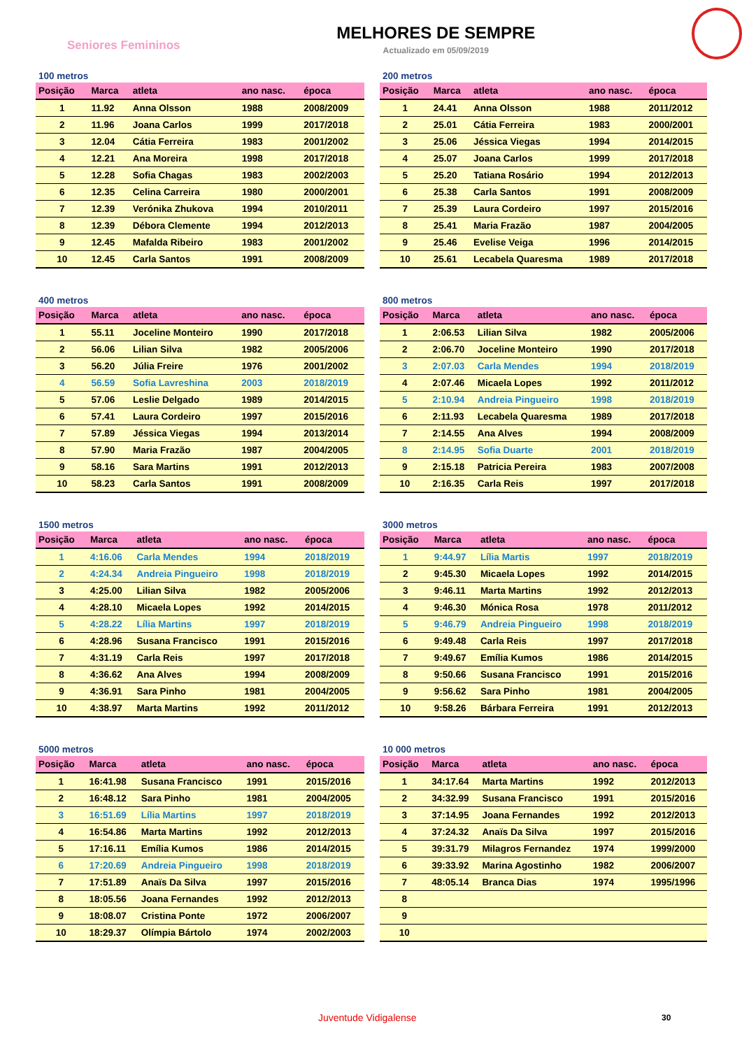Seniores Femininos
MELHORES DE SEMPRE
Actualizado em 05/09/2019
100 metros
| Posição | Marca | atleta | ano nasc. | época |
| --- | --- | --- | --- | --- |
| 1 | 11.92 | Anna Olsson | 1988 | 2008/2009 |
| 2 | 11.96 | Joana Carlos | 1999 | 2017/2018 |
| 3 | 12.04 | Cátia Ferreira | 1983 | 2001/2002 |
| 4 | 12.21 | Ana Moreira | 1998 | 2017/2018 |
| 5 | 12.28 | Sofia Chagas | 1983 | 2002/2003 |
| 6 | 12.35 | Celina Carreira | 1980 | 2000/2001 |
| 7 | 12.39 | Verónika Zhukova | 1994 | 2010/2011 |
| 8 | 12.39 | Débora Clemente | 1994 | 2012/2013 |
| 9 | 12.45 | Mafalda Ribeiro | 1983 | 2001/2002 |
| 10 | 12.45 | Carla Santos | 1991 | 2008/2009 |
200 metros
| Posição | Marca | atleta | ano nasc. | época |
| --- | --- | --- | --- | --- |
| 1 | 24.41 | Anna Olsson | 1988 | 2011/2012 |
| 2 | 25.01 | Cátia Ferreira | 1983 | 2000/2001 |
| 3 | 25.06 | Jéssica Viegas | 1994 | 2014/2015 |
| 4 | 25.07 | Joana Carlos | 1999 | 2017/2018 |
| 5 | 25.20 | Tatiana Rosário | 1994 | 2012/2013 |
| 6 | 25.38 | Carla Santos | 1991 | 2008/2009 |
| 7 | 25.39 | Laura Cordeiro | 1997 | 2015/2016 |
| 8 | 25.41 | Maria Frazão | 1987 | 2004/2005 |
| 9 | 25.46 | Evelise Veiga | 1996 | 2014/2015 |
| 10 | 25.61 | Lecabela Quaresma | 1989 | 2017/2018 |
400 metros
| Posição | Marca | atleta | ano nasc. | época |
| --- | --- | --- | --- | --- |
| 1 | 55.11 | Joceline Monteiro | 1990 | 2017/2018 |
| 2 | 56.06 | Lilian Silva | 1982 | 2005/2006 |
| 3 | 56.20 | Júlia Freire | 1976 | 2001/2002 |
| 4 | 56.59 | Sofia Lavreshina | 2003 | 2018/2019 |
| 5 | 57.06 | Leslie Delgado | 1989 | 2014/2015 |
| 6 | 57.41 | Laura Cordeiro | 1997 | 2015/2016 |
| 7 | 57.89 | Jéssica Viegas | 1994 | 2013/2014 |
| 8 | 57.90 | Maria Frazão | 1987 | 2004/2005 |
| 9 | 58.16 | Sara Martins | 1991 | 2012/2013 |
| 10 | 58.23 | Carla Santos | 1991 | 2008/2009 |
800 metros
| Posição | Marca | atleta | ano nasc. | época |
| --- | --- | --- | --- | --- |
| 1 | 2:06.53 | Lilian Silva | 1982 | 2005/2006 |
| 2 | 2:06.70 | Joceline Monteiro | 1990 | 2017/2018 |
| 3 | 2:07.03 | Carla Mendes | 1994 | 2018/2019 |
| 4 | 2:07.46 | Micaela Lopes | 1992 | 2011/2012 |
| 5 | 2:10.94 | Andreia Pingueiro | 1998 | 2018/2019 |
| 6 | 2:11.93 | Lecabela Quaresma | 1989 | 2017/2018 |
| 7 | 2:14.55 | Ana Alves | 1994 | 2008/2009 |
| 8 | 2:14.95 | Sofia Duarte | 2001 | 2018/2019 |
| 9 | 2:15.18 | Patricia Pereira | 1983 | 2007/2008 |
| 10 | 2:16.35 | Carla Reis | 1997 | 2017/2018 |
1500 metros
| Posição | Marca | atleta | ano nasc. | época |
| --- | --- | --- | --- | --- |
| 1 | 4:16.06 | Carla Mendes | 1994 | 2018/2019 |
| 2 | 4:24.34 | Andreia Pingueiro | 1998 | 2018/2019 |
| 3 | 4:25.00 | Lilian Silva | 1982 | 2005/2006 |
| 4 | 4:28.10 | Micaela Lopes | 1992 | 2014/2015 |
| 5 | 4:28.22 | Lília Martins | 1997 | 2018/2019 |
| 6 | 4:28.96 | Susana Francisco | 1991 | 2015/2016 |
| 7 | 4:31.19 | Carla Reis | 1997 | 2017/2018 |
| 8 | 4:36.62 | Ana Alves | 1994 | 2008/2009 |
| 9 | 4:36.91 | Sara Pinho | 1981 | 2004/2005 |
| 10 | 4:38.97 | Marta Martins | 1992 | 2011/2012 |
3000 metros
| Posição | Marca | atleta | ano nasc. | época |
| --- | --- | --- | --- | --- |
| 1 | 9:44.97 | Lília Martis | 1997 | 2018/2019 |
| 2 | 9:45.30 | Micaela Lopes | 1992 | 2014/2015 |
| 3 | 9:46.11 | Marta Martins | 1992 | 2012/2013 |
| 4 | 9:46.30 | Mónica Rosa | 1978 | 2011/2012 |
| 5 | 9:46.79 | Andreia Pingueiro | 1998 | 2018/2019 |
| 6 | 9:49.48 | Carla Reis | 1997 | 2017/2018 |
| 7 | 9:49.67 | Emília Kumos | 1986 | 2014/2015 |
| 8 | 9:50.66 | Susana Francisco | 1991 | 2015/2016 |
| 9 | 9:56.62 | Sara Pinho | 1981 | 2004/2005 |
| 10 | 9:58.26 | Bárbara Ferreira | 1991 | 2012/2013 |
5000 metros
| Posição | Marca | atleta | ano nasc. | época |
| --- | --- | --- | --- | --- |
| 1 | 16:41.98 | Susana Francisco | 1991 | 2015/2016 |
| 2 | 16:48.12 | Sara Pinho | 1981 | 2004/2005 |
| 3 | 16:51.69 | Lília Martins | 1997 | 2018/2019 |
| 4 | 16:54.86 | Marta Martins | 1992 | 2012/2013 |
| 5 | 17:16.11 | Emília Kumos | 1986 | 2014/2015 |
| 6 | 17:20.69 | Andreia Pingueiro | 1998 | 2018/2019 |
| 7 | 17:51.89 | Anaïs Da Silva | 1997 | 2015/2016 |
| 8 | 18:05.56 | Joana Fernandes | 1992 | 2012/2013 |
| 9 | 18:08.07 | Cristina Ponte | 1972 | 2006/2007 |
| 10 | 18:29.37 | Olímpia Bártolo | 1974 | 2002/2003 |
10 000 metros
| Posição | Marca | atleta | ano nasc. | época |
| --- | --- | --- | --- | --- |
| 1 | 34:17.64 | Marta Martins | 1992 | 2012/2013 |
| 2 | 34:32.99 | Susana Francisco | 1991 | 2015/2016 |
| 3 | 37:14.95 | Joana Fernandes | 1992 | 2012/2013 |
| 4 | 37:24.32 | Anaïs Da Silva | 1997 | 2015/2016 |
| 5 | 39:31.79 | Milagros Fernandez | 1974 | 1999/2000 |
| 6 | 39:33.92 | Marina Agostinho | 1982 | 2006/2007 |
| 7 | 48:05.14 | Branca Dias | 1974 | 1995/1996 |
| 8 | | | | |
| 9 | | | | |
| 10 | | | | |
Juventude Vidigalense 30